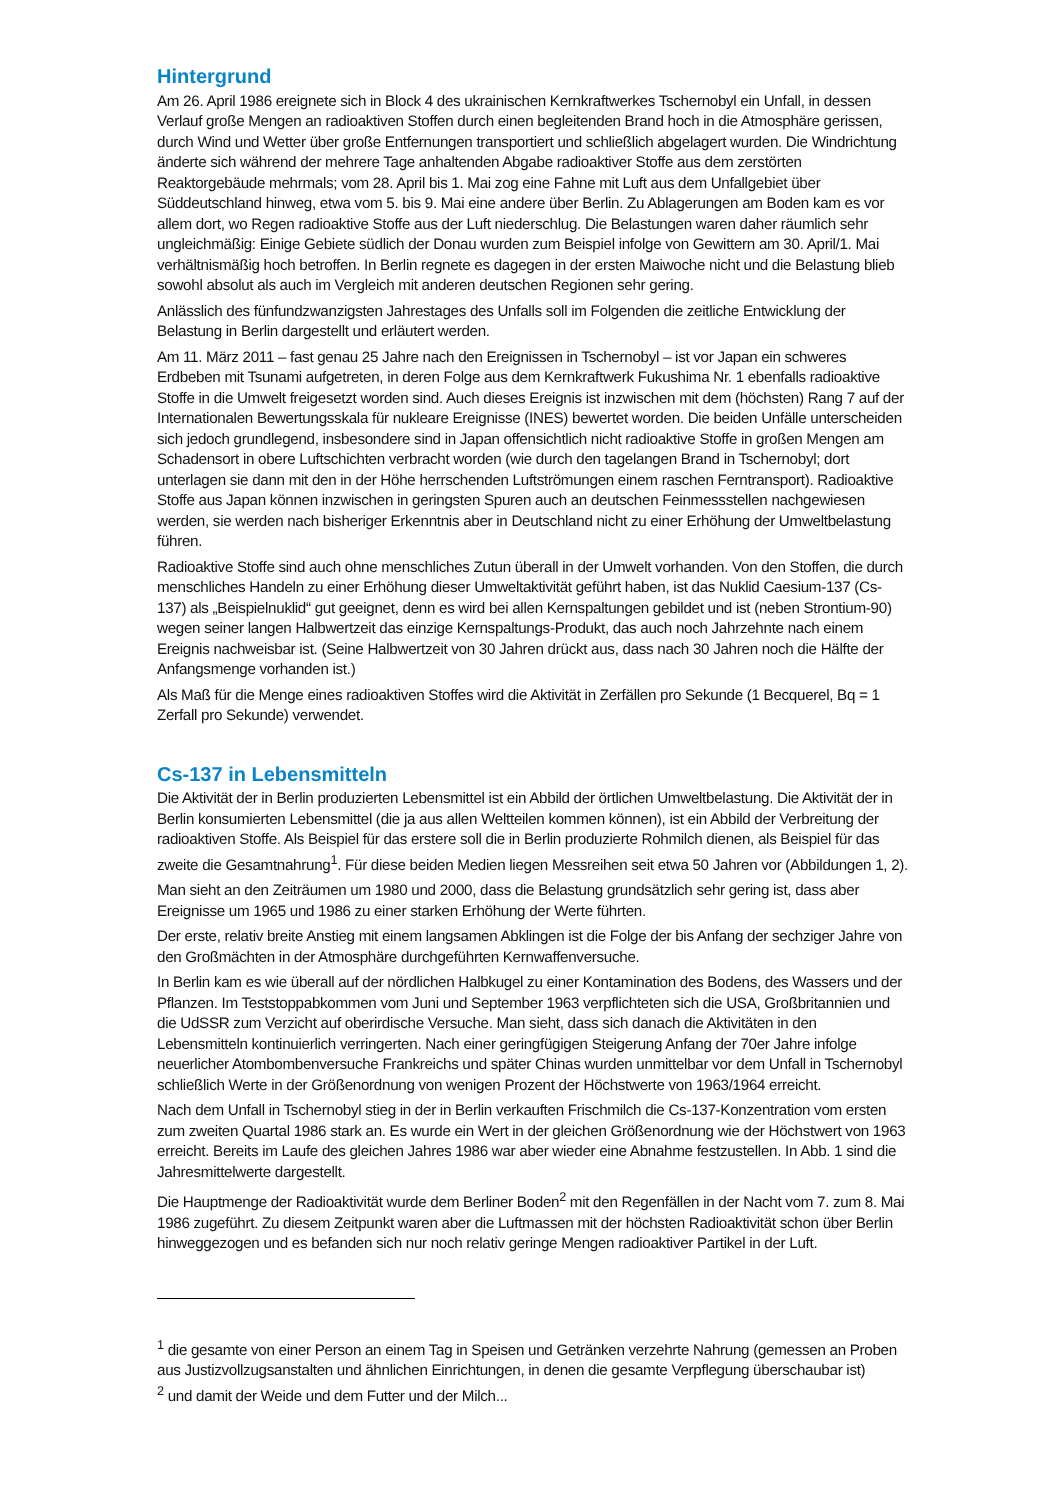Hintergrund
Am 26. April 1986 ereignete sich in Block 4 des ukrainischen Kernkraftwerkes Tschernobyl ein Unfall, in dessen Verlauf große Mengen an radioaktiven Stoffen durch einen begleitenden Brand hoch in die Atmosphäre gerissen, durch Wind und Wetter über große Entfernungen transportiert und schließlich abgelagert wurden. Die Windrichtung änderte sich während der mehrere Tage anhaltenden Abgabe radioaktiver Stoffe aus dem zerstörten Reaktorgebäude mehrmals; vom 28. April bis 1. Mai zog eine Fahne mit Luft aus dem Unfallgebiet über Süddeutschland hinweg, etwa vom 5. bis 9. Mai eine andere über Berlin. Zu Ablagerungen am Boden kam es vor allem dort, wo Regen radioaktive Stoffe aus der Luft niederschlug. Die Belastungen waren daher räumlich sehr ungleichmäßig: Einige Gebiete südlich der Donau wurden zum Beispiel infolge von Gewittern am 30. April/1. Mai verhältnismäßig hoch betroffen. In Berlin regnete es dagegen in der ersten Maiwoche nicht und die Belastung blieb sowohl absolut als auch im Vergleich mit anderen deutschen Regionen sehr gering.
Anlässlich des fünfundzwanzigsten Jahrestages des Unfalls soll im Folgenden die zeitliche Entwicklung der Belastung in Berlin dargestellt und erläutert werden.
Am 11. März 2011 – fast genau 25 Jahre nach den Ereignissen in Tschernobyl – ist vor Japan ein schweres Erdbeben mit Tsunami aufgetreten, in deren Folge aus dem Kernkraftwerk Fukushima Nr. 1 ebenfalls radioaktive Stoffe in die Umwelt freigesetzt worden sind. Auch dieses Ereignis ist inzwischen mit dem (höchsten) Rang 7 auf der Internationalen Bewertungsskala für nukleare Ereignisse (INES) bewertet worden. Die beiden Unfälle unterscheiden sich jedoch grundlegend, insbesondere sind in Japan offensichtlich nicht radioaktive Stoffe in großen Mengen am Schadensort in obere Luftschichten verbracht worden (wie durch den tagelangen Brand in Tschernobyl; dort unterlagen sie dann mit den in der Höhe herrschenden Luftströmungen einem raschen Ferntransport). Radioaktive Stoffe aus Japan können inzwischen in geringsten Spuren auch an deutschen Feinmessstellen nachgewiesen werden, sie werden nach bisheriger Erkenntnis aber in Deutschland nicht zu einer Erhöhung der Umweltbelastung führen.
Radioaktive Stoffe sind auch ohne menschliches Zutun überall in der Umwelt vorhanden. Von den Stoffen, die durch menschliches Handeln zu einer Erhöhung dieser Umweltaktivität geführt haben, ist das Nuklid Caesium-137 (Cs-137) als „Beispielnuklid“ gut geeignet, denn es wird bei allen Kernspaltungen gebildet und ist (neben Strontium-90) wegen seiner langen Halbwertzeit das einzige Kernspaltungs-Produkt, das auch noch Jahrzehnte nach einem Ereignis nachweisbar ist. (Seine Halbwertzeit von 30 Jahren drückt aus, dass nach 30 Jahren noch die Hälfte der Anfangsmenge vorhanden ist.)
Als Maß für die Menge eines radioaktiven Stoffes wird die Aktivität in Zerfällen pro Sekunde (1 Becquerel, Bq = 1 Zerfall pro Sekunde) verwendet.
Cs-137 in Lebensmitteln
Die Aktivität der in Berlin produzierten Lebensmittel ist ein Abbild der örtlichen Umweltbelastung. Die Aktivität der in Berlin konsumierten Lebensmittel (die ja aus allen Weltteilen kommen können), ist ein Abbild der Verbreitung der radioaktiven Stoffe. Als Beispiel für das erstere soll die in Berlin produzierte Rohmilch dienen, als Beispiel für das zweite die Gesamtnahrung<sup>1</sup>. Für diese beiden Medien liegen Messreihen seit etwa 50 Jahren vor (Abbildungen 1, 2).
Man sieht an den Zeiträumen um 1980 und 2000, dass die Belastung grundsätzlich sehr gering ist, dass aber Ereignisse um 1965 und 1986 zu einer starken Erhöhung der Werte führten.
Der erste, relativ breite Anstieg mit einem langsamen Abklingen ist die Folge der bis Anfang der sechziger Jahre von den Großmächten in der Atmosphäre durchgeführten Kernwaffenversuche.
In Berlin kam es wie überall auf der nördlichen Halbkugel zu einer Kontamination des Bodens, des Wassers und der Pflanzen. Im Teststoppabkommen vom Juni und September 1963 verpflichteten sich die USA, Großbritannien und die UdSSR zum Verzicht auf oberirdische Versuche. Man sieht, dass sich danach die Aktivitäten in den Lebensmitteln kontinuierlich verringerten. Nach einer geringfügigen Steigerung Anfang der 70er Jahre infolge neuerlicher Atombombenversuche Frankreichs und später Chinas wurden unmittelbar vor dem Unfall in Tschernobyl schließlich Werte in der Größenordnung von wenigen Prozent der Höchstwerte von 1963/1964 erreicht.
Nach dem Unfall in Tschernobyl stieg in der in Berlin verkauften Frischmilch die Cs-137-Konzentration vom ersten zum zweiten Quartal 1986 stark an. Es wurde ein Wert in der gleichen Größenordnung wie der Höchstwert von 1963 erreicht. Bereits im Laufe des gleichen Jahres 1986 war aber wieder eine Abnahme festzustellen. In Abb. 1 sind die Jahresmittelwerte dargestellt.
Die Hauptmenge der Radioaktivität wurde dem Berliner Boden<sup>2</sup> mit den Regenfällen in der Nacht vom 7. zum 8. Mai 1986 zugeführt. Zu diesem Zeitpunkt waren aber die Luftmassen mit der höchsten Radioaktivität schon über Berlin hinweggezogen und es befanden sich nur noch relativ geringe Mengen radioaktiver Partikel in der Luft.
<sup>1</sup> die gesamte von einer Person an einem Tag in Speisen und Getränken verzehrte Nahrung (gemessen an Proben aus Justizvollzugsanstalten und ähnlichen Einrichtungen, in denen die gesamte Verpflegung überschaubar ist)
<sup>2</sup> und damit der Weide und dem Futter und der Milch...